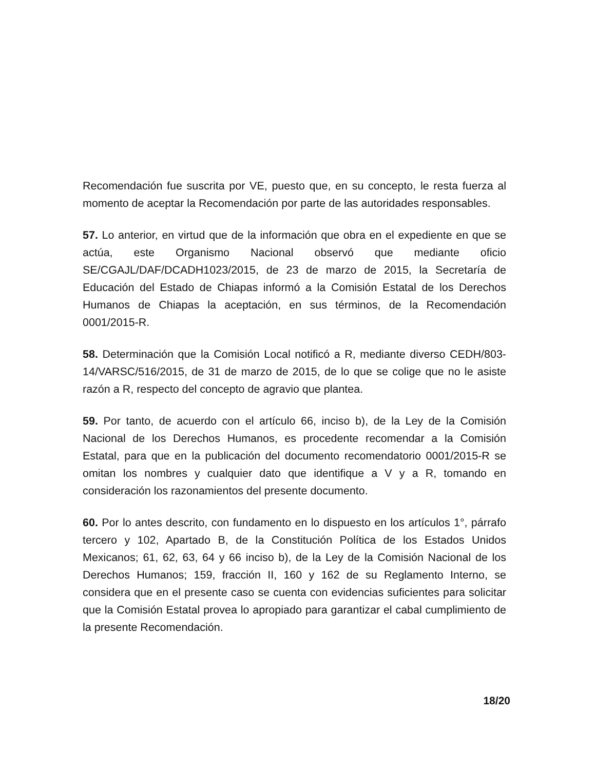Recomendación fue suscrita por VE, puesto que, en su concepto, le resta fuerza al momento de aceptar la Recomendación por parte de las autoridades responsables.
57. Lo anterior, en virtud que de la información que obra en el expediente en que se actúa, este Organismo Nacional observó que mediante oficio SE/CGAJL/DAF/DCADH1023/2015, de 23 de marzo de 2015, la Secretaría de Educación del Estado de Chiapas informó a la Comisión Estatal de los Derechos Humanos de Chiapas la aceptación, en sus términos, de la Recomendación 0001/2015-R.
58. Determinación que la Comisión Local notificó a R, mediante diverso CEDH/803-14/VARSC/516/2015, de 31 de marzo de 2015, de lo que se colige que no le asiste razón a R, respecto del concepto de agravio que plantea.
59. Por tanto, de acuerdo con el artículo 66, inciso b), de la Ley de la Comisión Nacional de los Derechos Humanos, es procedente recomendar a la Comisión Estatal, para que en la publicación del documento recomendatorio 0001/2015-R se omitan los nombres y cualquier dato que identifique a V y a R, tomando en consideración los razonamientos del presente documento.
60. Por lo antes descrito, con fundamento en lo dispuesto en los artículos 1°, párrafo tercero y 102, Apartado B, de la Constitución Política de los Estados Unidos Mexicanos; 61, 62, 63, 64 y 66 inciso b), de la Ley de la Comisión Nacional de los Derechos Humanos; 159, fracción II, 160 y 162 de su Reglamento Interno, se considera que en el presente caso se cuenta con evidencias suficientes para solicitar que la Comisión Estatal provea lo apropiado para garantizar el cabal cumplimiento de la presente Recomendación.
18/20